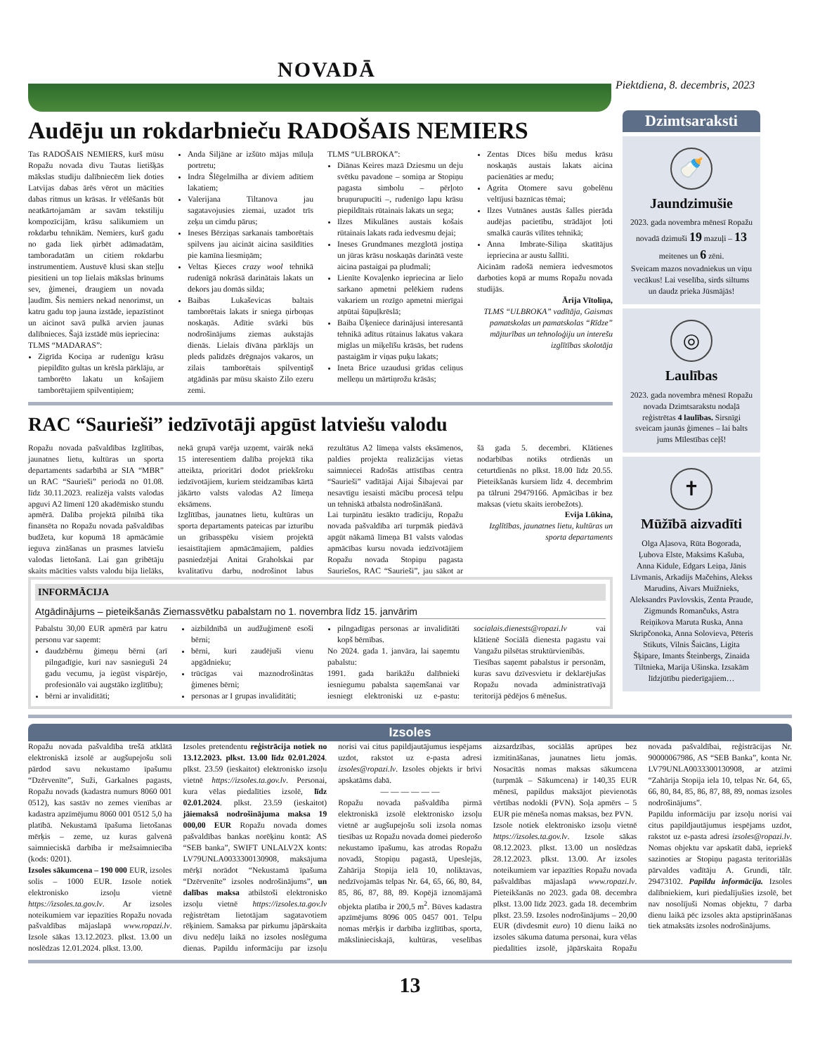NOVADĀ
Piektdiena, 8. decembris, 2023
Audēju un rokdarbnieču RADOŠAIS NEMIERS
Tas RADOŠAIS NEMIERS, kurš mūsu Ropažu novada divu Tautas lietišķās mākslas studiju dalībniecēm liek doties Latvijas dabas ārēs vērot un mācīties dabas ritmus un krāsas. Ir vēlēšanās būt neatkārtojamām ar savām tekstiliju kompozīcijām, krāsu salikumiem un rokdarbu tehnikām. Nemiers, kurš gadu no gada liek ņirbēt adāmadatām, tamboradatām un citiem rokdarbu instrumentiem. Austuvē klusi skan steļļu piesitieni un top lielais mākslas brīnums sev, ģimenei, draugiem un novada ļaudīm. Šis nemiers nekad nenorimst, un katru gadu top jauna izstāde, iepazīstinot un aicinot savā pulkā arvien jaunas dalībnieces. Šajā izstādē mūs iepriecina:
TLMS “MADARAS”:
Zigrīda Kociņa ar rudenīgu krāsu piepildīto gultas un krēsla pārklāju, ar tamborēto lakatu un košajiem tamborētajiem spilventiņiem;
Anda Siljāne ar izšūto mājas mīluļa portretu;
Indra Šlēgelmilha ar diviem adītiem lakatiem;
Valerijana Tiltanova jau sagatavojusies ziemai, uzadot trīs zeķu un cimdu pārus;
Ineses Bērziņas sarkanais tamborētais spilvens jau aicināt aicina sasildīties pie kamīna liesmiņām;
Veltas Ķieces crazy wool tehnikā rudenīgā nokrāsā darinātais lakats un dekors jau domās silda;
Baibas Lukaševicas baltais tamborētais lakats ir sniega ņirboņas noskaņās. Adītie svārki būs nodrošinājums ziemas aukstajās dienās. Lielais dīvāna pārklājs un pleds palīdzēs drēgnajos vakaros, un zilais tamborētais spilventiņš atgādinās par mūsu skaisto Zilo ezeru zemi.
TLMS “ULBROKA”:
Diānas Keires mazā Dziesmu un deju svētku pavadone – somiņa ar Stopiņu pagasta simbolu – pērļoto bruņurupucīti –, rudenīgo lapu krāsu piepildītais rūtainais lakats un sega;
Ilzes Mikulānes austais košais rūtainais lakats rada iedvesmu dejai;
Ineses Grundmanes mezglotā jostiņa un jūras krāsu noskaņās darinātā veste aicina pastaigai pa pludmali;
Lienīte Kovaļenko iepriecina ar lielo sarkano apmetni pelēkiem rudens vakariem un rozīgo apmetni mierīgai atpūtai šūpuļkrēslā;
Baiba Ūķeniece darinājusi interesantā tehnikā adītus rūtainus lakatus vakara miglas un miķelīšu krāsās, bet rudens pastaigām ir viņas puķu lakats;
Ineta Brice uzaudusi grīdas celiņus melleņu un mārtiņrožu krāsās;
Zentas Dīces bišu medus krāsu noskaņās austais lakats aicina pacienāties ar medu;
Agrita Otomere savu gobelēnu veltījusi baznīcas tēmai;
Ilzes Vutnānes austās šalles pierāda audējas pacietību, strādājot ļoti smalkā caurās vīlītes tehnikā;
Anna Imbrate-Siliņa skatītājus iepriecina ar austu šallīti.
Aicinām radošā nemiera iedvesmotos darboties kopā ar mums Ropažu novada studijās.
Ārija Vītoliņa,
TLMS “ULBROKA” vadītāja, Gaismas pamatskolas un pamatskolas “Rīdze” mājturības un tehnoloģiju un interešu izglītības skolotāja
RAC “Saurieši” iedzīvotāji apgūst latviešu valodu
Ropažu novada pašvaldības Izglītības, jaunatnes lietu, kultūras un sporta departaments sadarbībā ar SIA “MBR” un RAC “Saurieši” periodā no 01.08. līdz 30.11.2023. realizēja valsts valodas apguvi A2 līmenī 120 akadēmisko stundu apmērā. Dalība projektā pilnībā tika finansēta no Ropažu novada pašvaldības budžeta, kur kopumā 18 apmācāmie ieguva zināšanas un prasmes latviešu valodas lietošanā. Lai gan gribētāju skaits mācīties valsts valodu bija lielāks, nekā grupā varēja uzņemt, vairāk nekā 15 interesentiem dalība projektā tika atteikta, prioritāri dodot priekšroku iedzīvotājiem, kuriem steidzamības kārtā jākārto valsts valodas A2 līmeņa eksāmens.
Izglītības, jaunatnes lietu, kultūras un sporta departaments pateicas par izturību un gribasspēku visiem projektā iesaistītajiem apmācāmajiem, paldies pasniedzējai Anitai Graholskai par kvalitatīvu darbu, nodrošinot labus rezultātus A2 līmeņa valsts eksāmenos, paldies projekta realizācijas vietas saimniecei Radošās attīstības centra “Saurieši” vadītājai Aijai Šibajevai par nesavtīgu iesaisti mācību procesā telpu un tehniskā atbalsta nodrošināšanā.
Lai turpinātu iesākto tradīciju, Ropažu novada pašvaldība arī turpmāk piedāvā apgūt nākamā līmeņa B1 valsts valodas apmācības kursu novada iedzīvotājiem Ropažu novada Stopiņu pagasta Sauriešos, RAC “Saurieši”, jau sākot ar šā gada 5. decembri. Klātienes nodarbības notiks otrdienās un ceturtdienās no plkst. 18.00 līdz 20.55. Pieteikšanās kursiem līdz 4. decembrim pa tālruni 29479166. Apmācības ir bez maksas (vietu skaits ierobežots).
Evija Lūkina,
Izglītības, jaunatnes lietu, kultūras un sporta departaments
INFORMĀCIJA
Atgādinājums – pieteikšanās Ziemassvētku pabalstam no 1. novembra līdz 15. janvārim
Pabalstu 30,00 EUR apmērā par katru personu var saņemt:
daudzbērnu ģimeņu bērni (arī pilngadīgie, kuri nav sasnieguši 24 gadu vecumu, ja iegūst vispārējo, profesionālo vai augstāko izglītību);
bērni ar invaliditāti;
aizbildnībā un audžuģimenē esoši bērni;
bērni, kuri zaudējuši vienu apgādnieku;
trūcīgas vai maznodrošinātas ģimenes bērni;
personas ar I grupas invaliditāti;
pilngadīgas personas ar invaliditāti kopš bērnības.
No 2024. gada 1. janvāra, lai saņemtu pabalstu:
1991. gada barikāžu dalībnieki iesniegumu pabalsta saņemšanai var iesniegt elektroniski uz e-pastu: socialais.dienests@ropazi.lv vai klātienē Sociālā dienesta pagastu vai Vangažu pilsētas struktūrvienībās.
Tiesības saņemt pabalstus ir personām, kuras savu dzīvesvietu ir deklarējušas Ropažu novada administratīvajā teritorijā pēdējos 6 mēnešus.
Dzimtsaraksti
🍼
Jaundzimušie
2023. gada novembra mēnesī Ropažu novadā dzimuši 19 mazuļi – 13 meitenes un 6 zēni.
Sveicam mazos novadniekus un viņu vecākus! Lai veselība, sirds siltums un daudz prieka Jūsmājās!
◎
Laulības
2023. gada novembra mēnesī Ropažu novada Dzimtsarakstu nodaļā reģistrētas 4 laulības. Sirsnīgi sveicam jaunās ģimenes – lai balts jums Mīlestības ceļš!
✝
Mūžībā aizvadīti
Olga Aļasova, Rūta Bogorada, Ļubova Elste, Maksims Kašuba, Anna Kidule, Edgars Leiņa, Jānis Līvmanis, Arkadijs Mačehins, Alekss Marudins, Aivars Muižnieks, Aleksandrs Pavlovskis, Zenta Praude, Zigmunds Romančuks, Astra Reiņikova Maruta Ruska, Anna Skripčonoka, Anna Solovieva, Pēteris Stikuts, Vilnis Šaicāns, Ligita Šķipare, Imants Šteinbergs, Zinaida Tiltnieka, Marija Ušinska. Izsakām līdzjūtību piederīgajiem…
Izsoles
Ropažu novada pašvaldība trešā atklātā elektroniskā izsolē ar augšupejošu soli pārdod savu nekustamo īpašumu “Dzērvenīte”, Suži, Garkalnes pagasts, Ropažu novads (kadastra numurs 8060 001 0512), kas sastāv no zemes vienības ar kadastra apzīmējumu 8060 001 0512 5,0 ha platībā. Nekustamā īpašuma lietošanas mērķis – zeme, uz kuras galvenā saimnieciskā darbība ir mežsaimniecība (kods: 0201).
Izsoles sākumcena – 190 000 EUR, izsoles solis – 1000 EUR. Izsole notiek elektronisko izsoļu vietnē https://izsoles.ta.gov.lv. Ar izsoles noteikumiem var iepazīties Ropažu novada pašvaldības mājaslapā www.ropazi.lv. Izsole sākas 13.12.2023. plkst. 13.00 un noslēdzas 12.01.2024. plkst. 13.00.
Izsoles pretendentu reģistrācija notiek no 13.12.2023. plkst. 13.00 līdz 02.01.2024. plkst. 23.59 (ieskaitot) elektronisko izsoļu vietnē https://izsoles.ta.gov.lv. Personai, kura vēlas piedalīties izsolē, līdz 02.01.2024. plkst. 23.59 (ieskaitot) jāiemaksā nodrošinājuma maksa 19 000,00 EUR Ropažu novada domes pašvaldības bankas norēķinu kontā: AS “SEB banka”, SWIFT UNLALV2X konts: LV79UNLA0033300130908, maksājuma mērķī norādot “Nekustamā īpašuma “Dzērvenīte” izsoles nodrošinājums”, un dalības maksa atbilstoši elektronisko izsoļu vietnē https://izsoles.ta.gov.lv reģistrētam lietotājam sagatavotiem rēķiniem. Samaksa par pirkumu jāpārskaita divu nedēļu laikā no izsoles noslēguma dienas. Papildu informāciju par izsoļu norisi vai citus papildjautājumus iespējams uzdot, rakstot uz e-pasta adresi izsoles@ropazi.lv. Izsoles objekts ir brīvi apskatāms dabā.
— — — — — —
Ropažu novada pašvaldība pirmā elektroniskā izsolē elektronisko izsoļu vietnē ar augšupejošu soli izsola nomas tiesības uz Ropažu novada domei piederošo nekustamo īpašumu, kas atrodas Ropažu novadā, Stopiņu pagastā, Upeslejās, Zahārija Stopija ielā 10, noliktavas, nedzīvojamās telpas Nr. 64, 65, 66, 80, 84, 85, 86, 87, 88, 89. Kopējā iznomājamā objekta platība ir 200,5 m<sup>2</sup>. Būves kadastra apzīmējums 8096 005 0457 001. Telpu nomas mērķis ir darbība izglītības, sporta, mākslinieciskajā, kultūras, veselības aizsardzības, sociālās aprūpes bez izmitināšanas, jaunatnes lietu jomās. Nosacītās nomas maksas sākumcena (turpmāk – Sākumcena) ir 140,35 EUR mēnesī, papildus maksājot pievienotās vērtības nodokli (PVN). Soļa apmērs – 5 EUR pie mēneša nomas maksas, bez PVN.
Izsole notiek elektronisko izsoļu vietnē https://izsoles.ta.gov.lv. Izsole sākas 08.12.2023. plkst. 13.00 un noslēdzas 28.12.2023. plkst. 13.00. Ar izsoles noteikumiem var iepazīties Ropažu novada pašvaldības mājaslapā www.ropazi.lv. Pieteikšanās no 2023. gada 08. decembra plkst. 13.00 līdz 2023. gada 18. decembrim plkst. 23.59. Izsoles nodrošinājums – 20,00 EUR (divdesmit euro) 10 dienu laikā no izsoles sākuma datuma personai, kura vēlas piedalīties izsolē, jāpārskaita Ropažu novada pašvaldībai, reģistrācijas Nr. 90000067986, AS “SEB Banka”, konta Nr. LV79UNLA0033300130908, ar atzīmi “Zahārija Stopija iela 10, telpas Nr. 64, 65, 66, 80, 84, 85, 86, 87, 88, 89, nomas izsoles nodrošinājums”.
Papildu informāciju par izsoļu norisi vai citus papildjautājumus iespējams uzdot, rakstot uz e-pasta adresi izsoles@ropazi.lv. Nomas objektu var apskatīt dabā, iepriekš sazinoties ar Stopiņu pagasta teritoriālās pārvaldes vadītāju A. Grundi, tālr. 29473102. Papildu informācija. Izsoles dalībniekiem, kuri piedalījušies izsolē, bet nav nosolījuši Nomas objektu, 7 darba dienu laikā pēc izsoles akta apstiprināšanas tiek atmaksāts izsoles nodrošinājums.
13